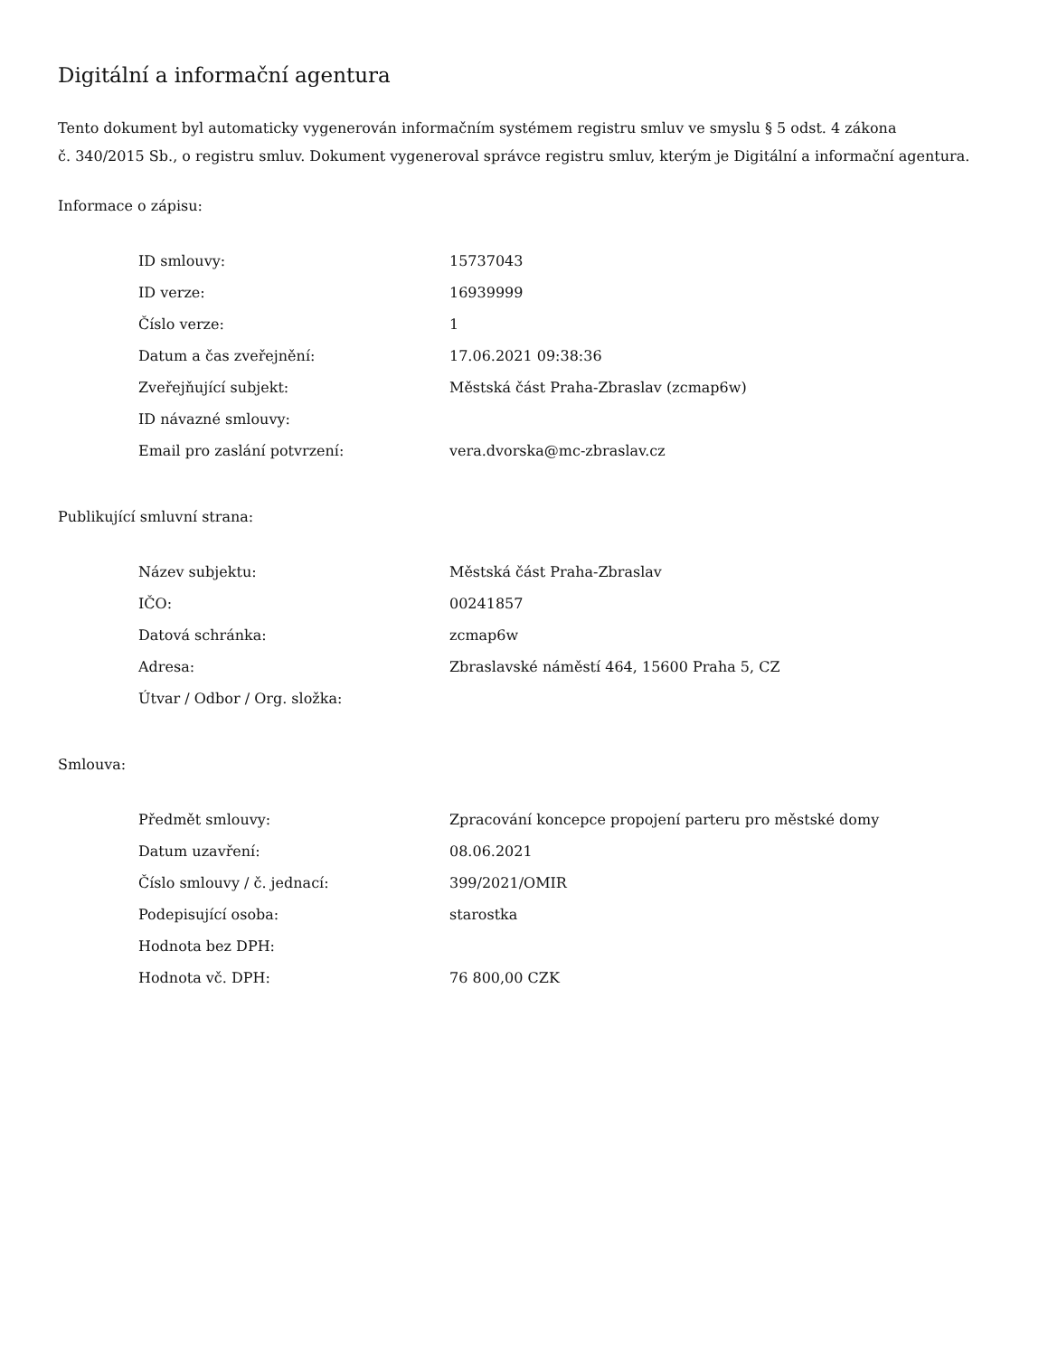Digitální a informační agentura
Tento dokument byl automaticky vygenerován informačním systémem registru smluv ve smyslu § 5 odst. 4 zákona
č. 340/2015 Sb., o registru smluv. Dokument vygeneroval správce registru smluv, kterým je Digitální a informační agentura.
Informace o zápisu:
| ID smlouvy: | 15737043 |
| ID verze: | 16939999 |
| Číslo verze: | 1 |
| Datum a čas zveřejnění: | 17.06.2021 09:38:36 |
| Zveřejňující subjekt: | Městská část Praha-Zbraslav (zcmap6w) |
| ID návazné smlouvy: | |
| Email pro zaslání potvrzení: | vera.dvorska@mc-zbraslav.cz |
Publikující smluvní strana:
| Název subjektu: | Městská část Praha-Zbraslav |
| IČO: | 00241857 |
| Datová schránka: | zcmap6w |
| Adresa: | Zbraslavské náměstí 464, 15600 Praha 5, CZ |
| Útvar / Odbor / Org. složka: | |
Smlouva:
| Předmět smlouvy: | Zpracování koncepce propojení parteru pro městské domy |
| Datum uzavření: | 08.06.2021 |
| Číslo smlouvy / č. jednací: | 399/2021/OMIR |
| Podepisující osoba: | starostka |
| Hodnota bez DPH: | |
| Hodnota vč. DPH: | 76 800,00 CZK |